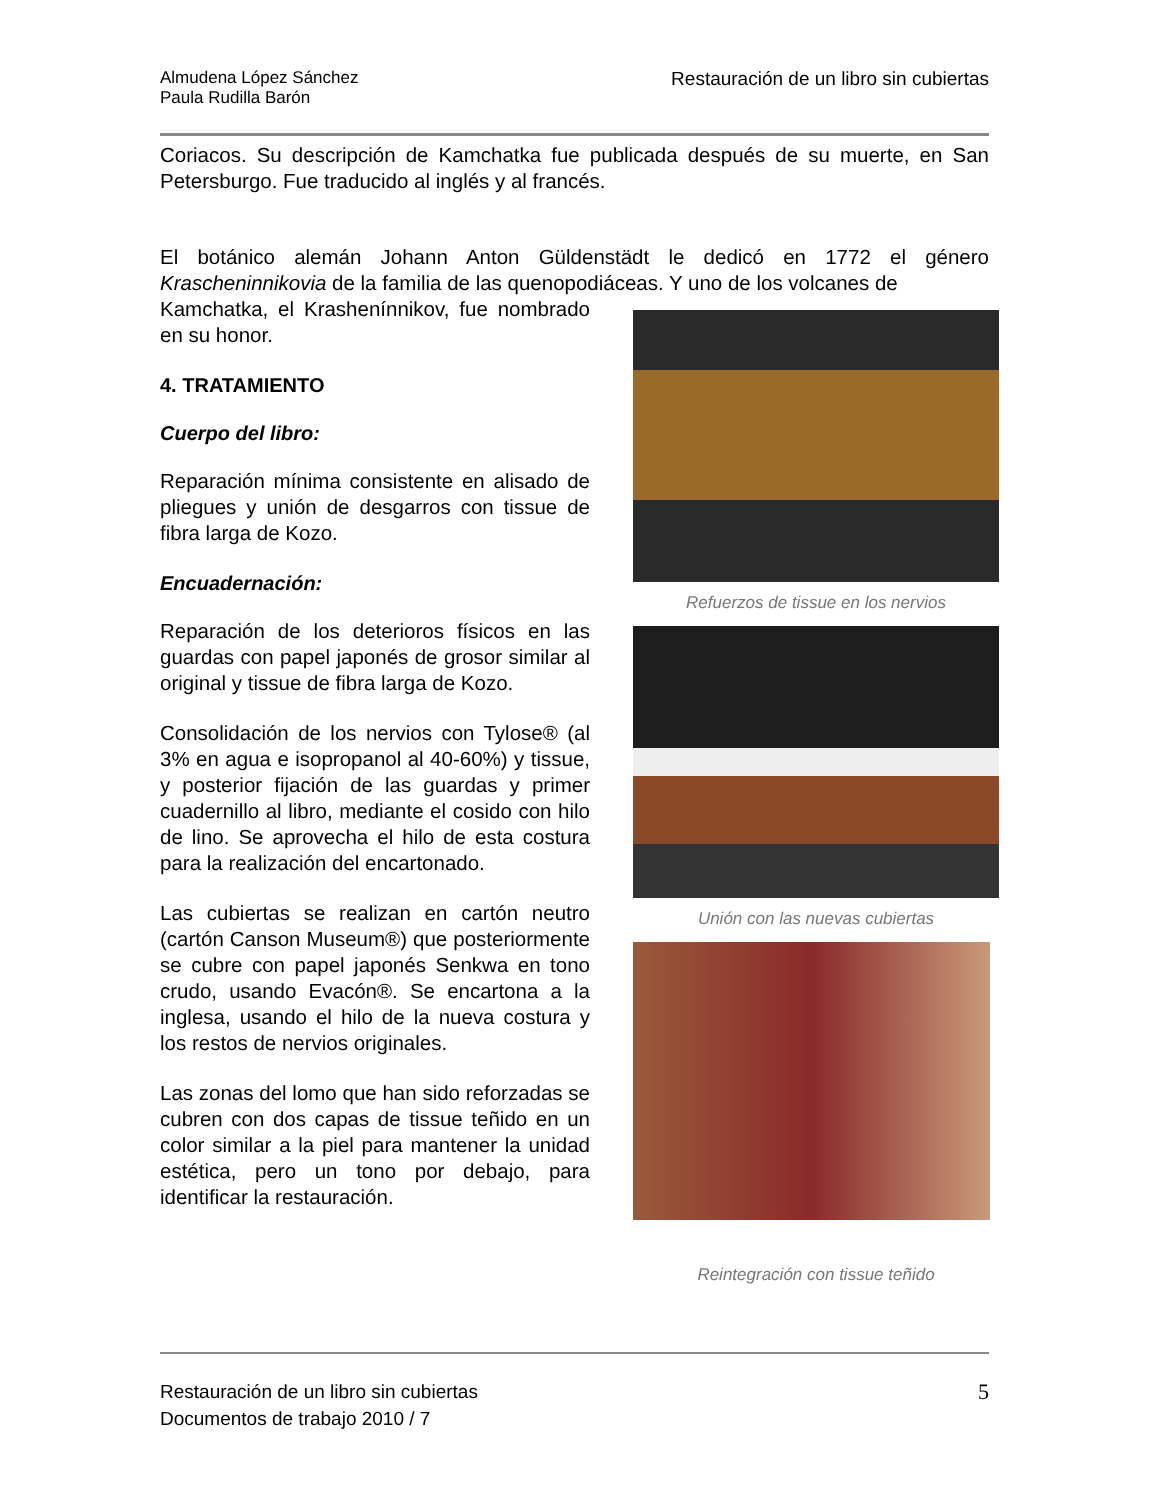Almudena López Sánchez
Paula Rudilla Barón
Restauración de un libro sin cubiertas
Coriacos. Su descripción de Kamchatka fue publicada después de su muerte, en San Petersburgo. Fue traducido al inglés y al francés.
El botánico alemán Johann Anton Güldenstädt le dedicó en 1772 el género Krascheninnikovia de la familia de las quenopodiáceas. Y uno de los volcanes de
Kamchatka, el Krashenínnikov, fue nombrado en su honor.
4. TRATAMIENTO
Cuerpo del libro:
Reparación mínima consistente en alisado de pliegues y unión de desgarros con tissue de fibra larga de Kozo.
Encuadernación:
Reparación de los deterioros físicos en las guardas con papel japonés de grosor similar al original y tissue de fibra larga de Kozo.
Consolidación de los nervios con Tylose® (al 3% en agua e isopropanol al 40-60%) y tissue, y posterior fijación de las guardas y primer cuadernillo al libro, mediante el cosido con hilo de lino. Se aprovecha el hilo de esta costura para la realización del encartonado.
Las cubiertas se realizan en cartón neutro (cartón Canson Museum®) que posteriormente se cubre con papel japonés Senkwa en tono crudo, usando Evacón®. Se encartona a la inglesa, usando el hilo de la nueva costura y los restos de nervios originales.
Las zonas del lomo que han sido reforzadas se cubren con dos capas de tissue teñido en un color similar a la piel para mantener la unidad estética, pero un tono por debajo, para identificar la restauración.
Refuerzos de tissue en los nervios
Unión con las nuevas cubiertas
Reintegración con tissue teñido
Restauración de un libro sin cubiertas
Documentos de trabajo 2010 / 7
5